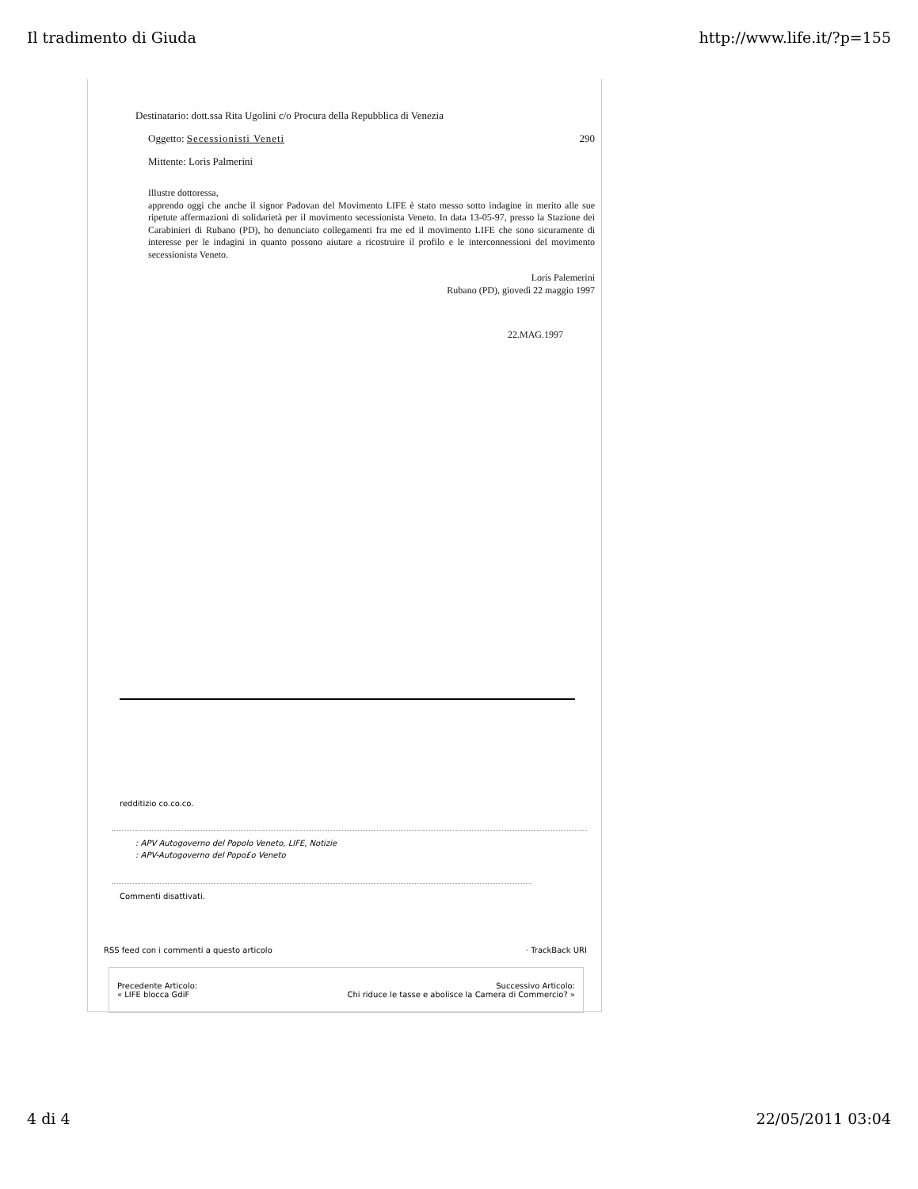Il tradimento di Giuda http://www.life.it/?p=155
Destinatario: dott.ssa Rita Ugolini c/o Procura della Repubblica di Venezia
Oggetto: Secessionisti Veneti 290
Mittente: Loris Palmerini
Illustre dottoressa,
apprendo oggi che anche il signor Padovan del Movimento LIFE è stato messo sotto indagine in merito alle sue ripetute affermazioni di solidarietà per il movimento secessionista Veneto. In data 13-05-97, presso la Stazione dei Carabinieri di Rubano (PD), ho denunciato collegamenti fra me ed il movimento LIFE che sono sicuramente di interesse per le indagini in quanto possono aiutare a ricostruire il profilo e le interconnessioni del movimento secessionista Veneto.
Loris Palemerini
Rubano (PD), giovedì 22 maggio 1997
22.MAG.1997
redditizio co.co.co.
: APV Autogoverno del Popolo Veneto, LIFE, Notizie
: APV-Autogoverno del Popo£o Veneto
Commenti disattivati.
RSS feed con i commenti a questo articolo · TrackBack URI
Precedente Articolo:
« LIFE blocca GdiF Successivo Articolo:
Chi riduce le tasse e abolisce la Camera di Commercio? »
4 di 4 22/05/2011 03:04